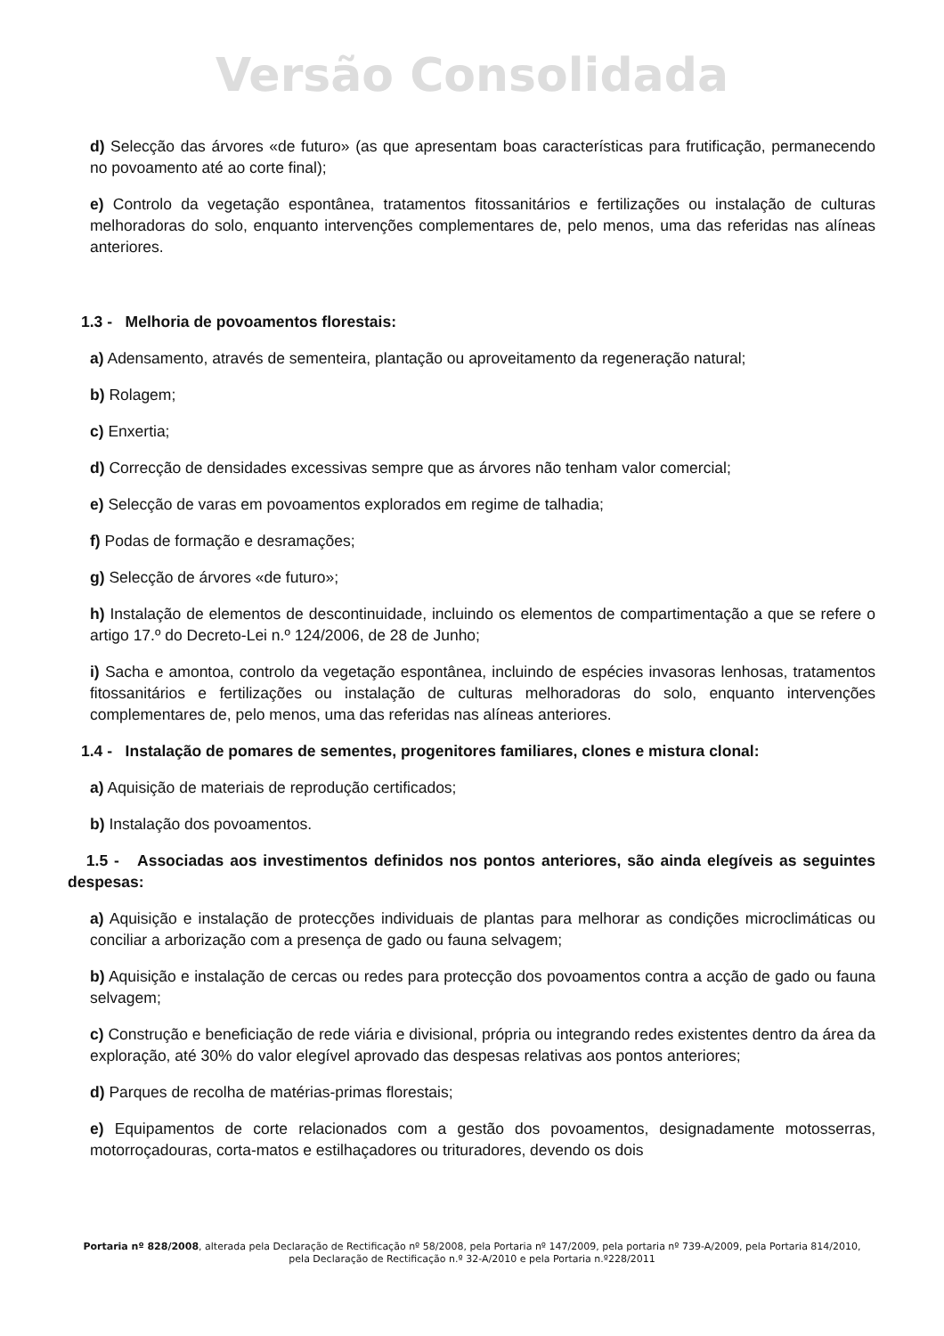Versão Consolidada
d) Selecção das árvores «de futuro» (as que apresentam boas características para frutificação, permanecendo no povoamento até ao corte final);
e) Controlo da vegetação espontânea, tratamentos fitossanitários e fertilizações ou instalação de culturas melhoradoras do solo, enquanto intervenções complementares de, pelo menos, uma das referidas nas alíneas anteriores.
1.3 - Melhoria de povoamentos florestais:
a) Adensamento, através de sementeira, plantação ou aproveitamento da regeneração natural;
b) Rolagem;
c) Enxertia;
d) Correcção de densidades excessivas sempre que as árvores não tenham valor comercial;
e) Selecção de varas em povoamentos explorados em regime de talhadia;
f) Podas de formação e desramações;
g) Selecção de árvores «de futuro»;
h) Instalação de elementos de descontinuidade, incluindo os elementos de compartimentação a que se refere o artigo 17.º do Decreto-Lei n.º 124/2006, de 28 de Junho;
i) Sacha e amontoa, controlo da vegetação espontânea, incluindo de espécies invasoras lenhosas, tratamentos fitossanitários e fertilizações ou instalação de culturas melhoradoras do solo, enquanto intervenções complementares de, pelo menos, uma das referidas nas alíneas anteriores.
1.4 - Instalação de pomares de sementes, progenitores familiares, clones e mistura clonal:
a) Aquisição de materiais de reprodução certificados;
b) Instalação dos povoamentos.
1.5 - Associadas aos investimentos definidos nos pontos anteriores, são ainda elegíveis as seguintes despesas:
a) Aquisição e instalação de protecções individuais de plantas para melhorar as condições microclimáticas ou conciliar a arborização com a presença de gado ou fauna selvagem;
b) Aquisição e instalação de cercas ou redes para protecção dos povoamentos contra a acção de gado ou fauna selvagem;
c) Construção e beneficiação de rede viária e divisional, própria ou integrando redes existentes dentro da área da exploração, até 30% do valor elegível aprovado das despesas relativas aos pontos anteriores;
d) Parques de recolha de matérias-primas florestais;
e) Equipamentos de corte relacionados com a gestão dos povoamentos, designadamente motosserras, motorroçadouras, corta-matos e estilhaçadores ou trituradores, devendo os dois
Portaria nº 828/2008, alterada pela Declaração de Rectificação nº 58/2008, pela Portaria nº 147/2009, pela portaria nº 739-A/2009, pela Portaria 814/2010, pela Declaração de Rectificação n.º 32-A/2010 e pela Portaria n.º228/2011